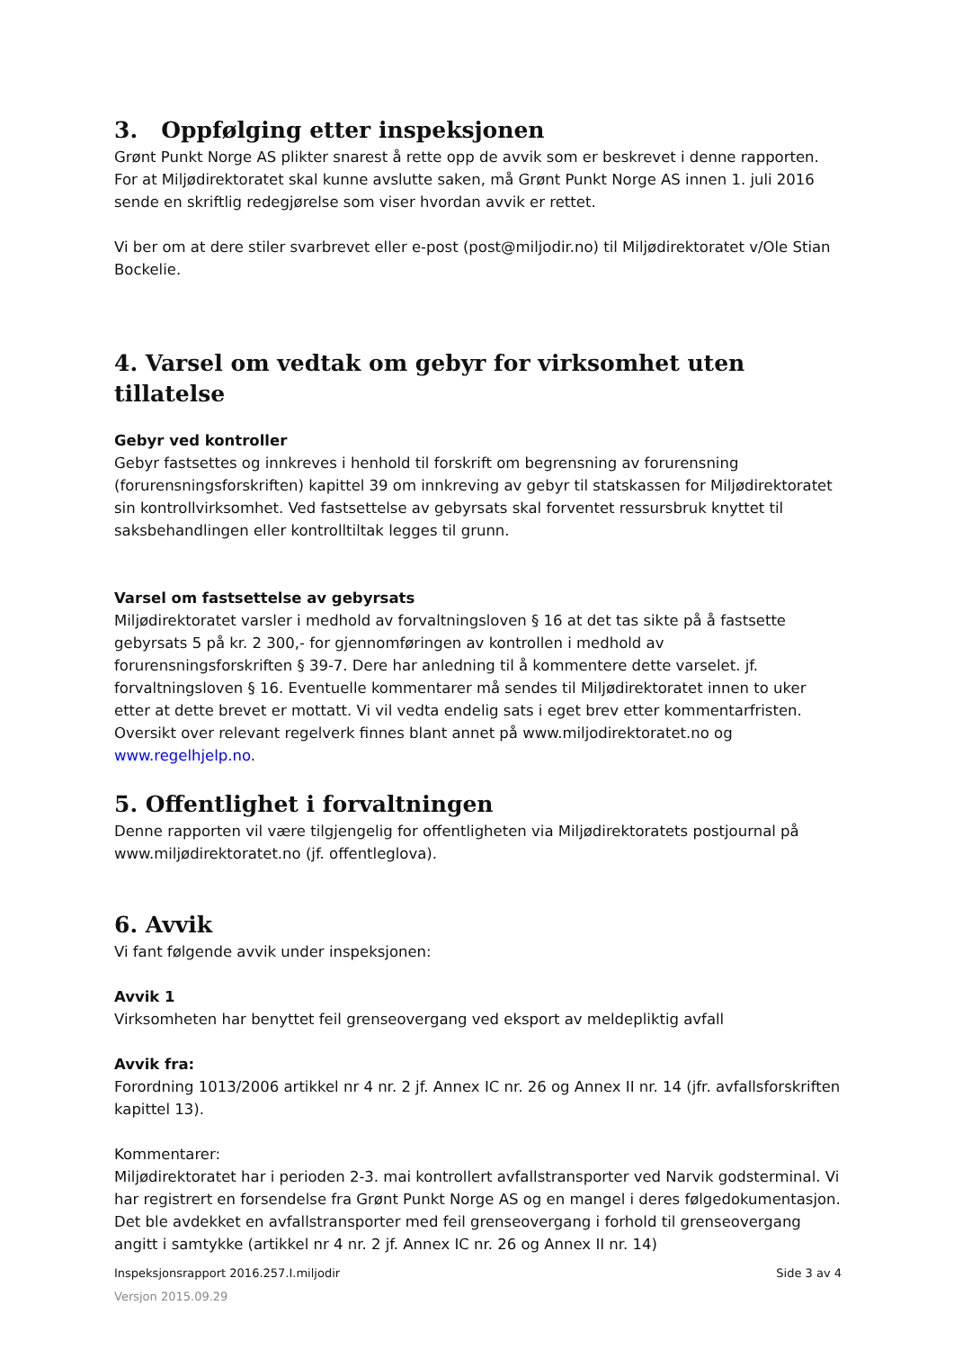3. Oppfølging etter inspeksjonen
Grønt Punkt Norge AS plikter snarest å rette opp de avvik som er beskrevet i denne rapporten. For at Miljødirektoratet skal kunne avslutte saken, må Grønt Punkt Norge AS innen 1. juli 2016 sende en skriftlig redegjørelse som viser hvordan avvik er rettet.
Vi ber om at dere stiler svarbrevet eller e-post (post@miljodir.no) til Miljødirektoratet v/Ole Stian Bockelie.
4. Varsel om vedtak om gebyr for virksomhet uten tillatelse
Gebyr ved kontroller
Gebyr fastsettes og innkreves i henhold til forskrift om begrensning av forurensning (forurensningsforskriften) kapittel 39 om innkreving av gebyr til statskassen for Miljødirektoratet sin kontrollvirksomhet. Ved fastsettelse av gebyrsats skal forventet ressursbruk knyttet til saksbehandlingen eller kontrolltiltak legges til grunn.
Varsel om fastsettelse av gebyrsats
Miljødirektoratet varsler i medhold av forvaltningsloven § 16 at det tas sikte på å fastsette gebyrsats 5 på kr. 2 300,- for gjennomføringen av kontrollen i medhold av forurensningsforskriften § 39-7. Dere har anledning til å kommentere dette varselet. jf. forvaltningsloven § 16. Eventuelle kommentarer må sendes til Miljødirektoratet innen to uker etter at dette brevet er mottatt. Vi vil vedta endelig sats i eget brev etter kommentarfristen. Oversikt over relevant regelverk finnes blant annet på www.miljodirektoratet.no og www.regelhjelp.no.
5. Offentlighet i forvaltningen
Denne rapporten vil være tilgjengelig for offentligheten via Miljødirektoratets postjournal på www.miljødirektoratet.no (jf. offentleglova).
6. Avvik
Vi fant følgende avvik under inspeksjonen:
Avvik 1
Virksomheten har benyttet feil grenseovergang ved eksport av meldepliktig avfall
Avvik fra:
Forordning 1013/2006 artikkel nr 4 nr. 2 jf. Annex IC nr. 26 og Annex II nr. 14 (jfr. avfallsforskriften kapittel 13).
Kommentarer:
Miljødirektoratet har i perioden 2-3. mai kontrollert avfallstransporter ved Narvik godsterminal. Vi har registrert en forsendelse fra Grønt Punkt Norge AS og en mangel i deres følgedokumentasjon. Det ble avdekket en avfallstransporter med feil grenseovergang i forhold til grenseovergang angitt i samtykke (artikkel nr 4 nr. 2 jf. Annex IC nr. 26 og Annex II nr. 14)
Inspeksjonsrapport 2016.257.I.miljodir Side 3 av 4
Versjon 2015.09.29